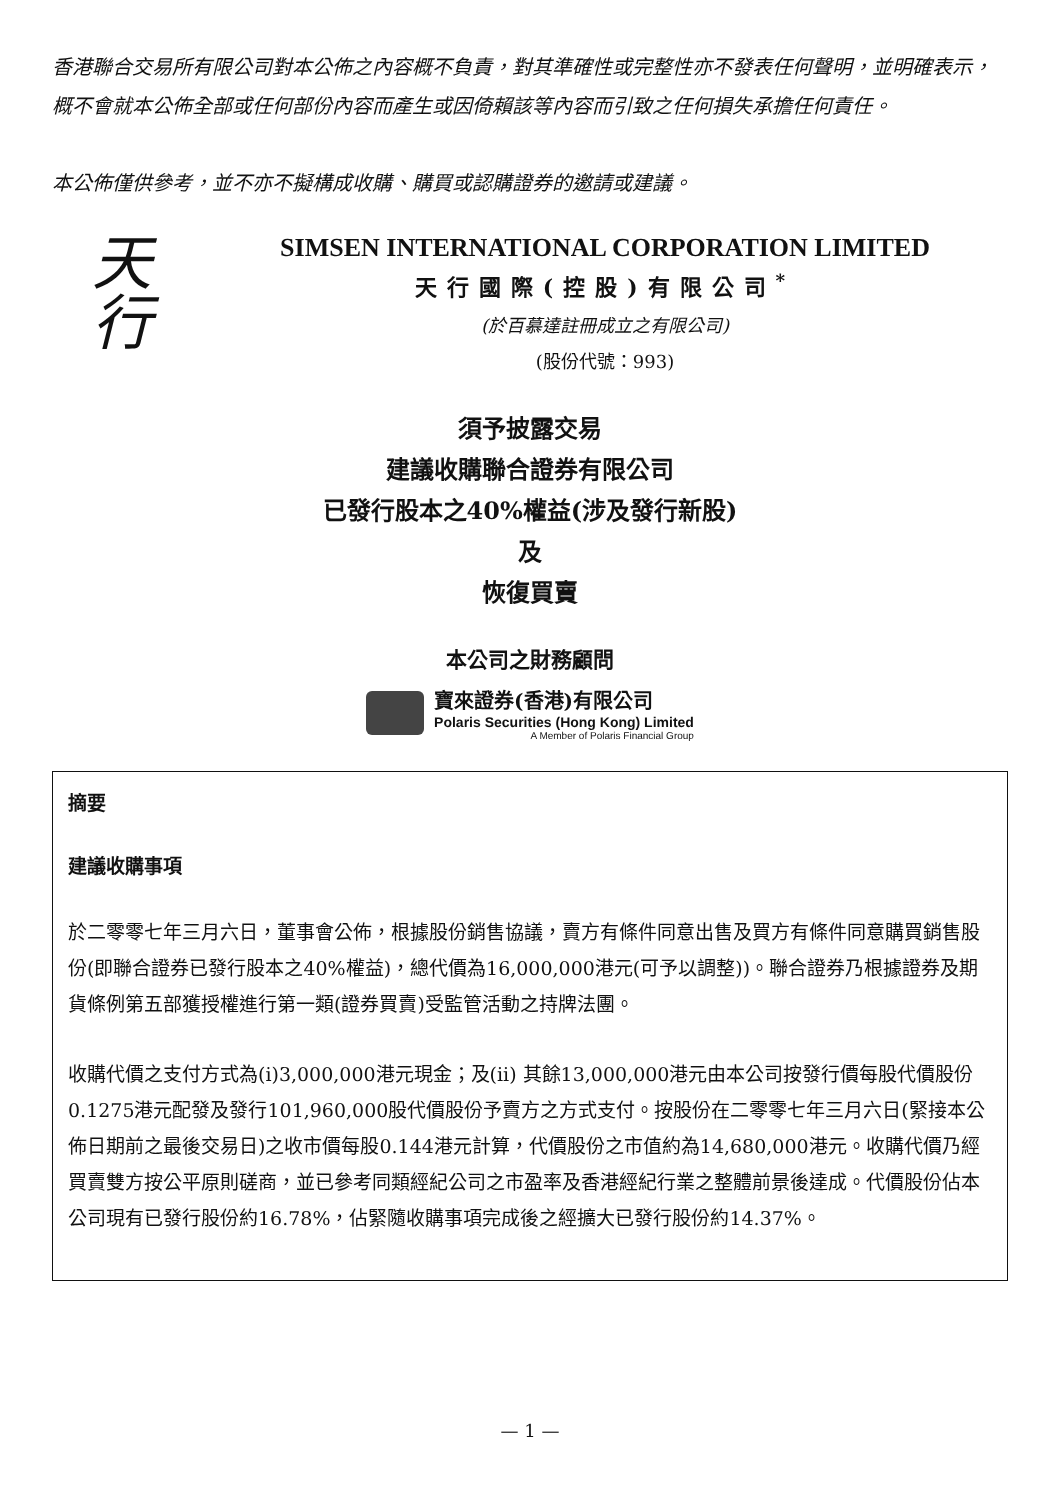香港聯合交易所有限公司對本公佈之內容概不負責，對其準確性或完整性亦不發表任何聲明，並明確表示，概不會就本公佈全部或任何部份內容而產生或因倚賴該等內容而引致之任何損失承擔任何責任。
本公佈僅供參考，並不亦不擬構成收購、購買或認購證券的邀請或建議。
天行
SIMSEN INTERNATIONAL CORPORATION LIMITED
天行國際(控股)有限公司<sup>*</sup>
(於百慕達註冊成立之有限公司)
(股份代號：993)
須予披露交易
建議收購聯合證券有限公司
已發行股本之40%權益(涉及發行新股)
及
恢復買賣
本公司之財務顧問
寶來證券(香港)有限公司
Polaris Securities (Hong Kong) Limited
A Member of Polaris Financial Group
摘要
建議收購事項
於二零零七年三月六日，董事會公佈，根據股份銷售協議，賣方有條件同意出售及買方有條件同意購買銷售股份(即聯合證券已發行股本之40%權益)，總代價為16,000,000港元(可予以調整))。聯合證券乃根據證券及期貨條例第五部獲授權進行第一類(證券買賣)受監管活動之持牌法團。
收購代價之支付方式為(i)3,000,000港元現金；及(ii) 其餘13,000,000港元由本公司按發行價每股代價股份0.1275港元配發及發行101,960,000股代價股份予賣方之方式支付。按股份在二零零七年三月六日(緊接本公佈日期前之最後交易日)之收市價每股0.144港元計算，代價股份之市值約為14,680,000港元。收購代價乃經買賣雙方按公平原則磋商，並已參考同類經紀公司之市盈率及香港經紀行業之整體前景後達成。代價股份佔本公司現有已發行股份約16.78%，佔緊隨收購事項完成後之經擴大已發行股份約14.37%。
— 1 —